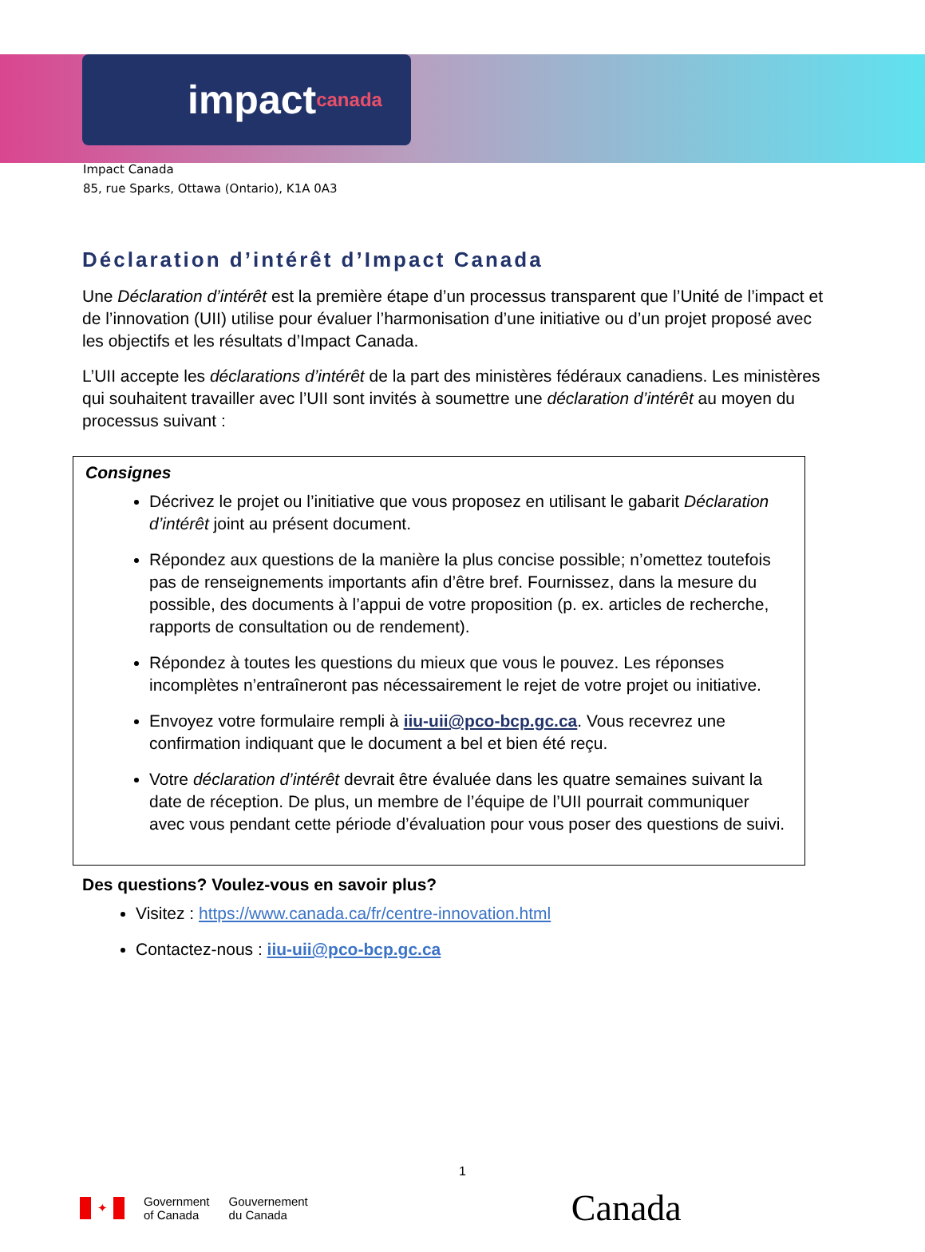impact canada
Impact Canada
85, rue Sparks, Ottawa (Ontario), K1A 0A3
Déclaration d’intérêt d’Impact Canada
Une Déclaration d’intérêt est la première étape d’un processus transparent que l’Unité de l’impact et de l’innovation (UII) utilise pour évaluer l’harmonisation d’une initiative ou d’un projet proposé avec les objectifs et les résultats d’Impact Canada.
L’UII accepte les déclarations d’intérêt de la part des ministères fédéraux canadiens. Les ministères qui souhaitent travailler avec l’UII sont invités à soumettre une déclaration d’intérêt au moyen du processus suivant :
Consignes
Décrivez le projet ou l’initiative que vous proposez en utilisant le gabarit Déclaration d’intérêt joint au présent document.
Répondez aux questions de la manière la plus concise possible; n’omettez toutefois pas de renseignements importants afin d’être bref. Fournissez, dans la mesure du possible, des documents à l’appui de votre proposition (p. ex. articles de recherche, rapports de consultation ou de rendement).
Répondez à toutes les questions du mieux que vous le pouvez. Les réponses incomplètes n’entraîneront pas nécessairement le rejet de votre projet ou initiative.
Envoyez votre formulaire rempli à iiu-uii@pco-bcp.gc.ca. Vous recevrez une confirmation indiquant que le document a bel et bien été reçu.
Votre déclaration d’intérêt devrait être évaluée dans les quatre semaines suivant la date de réception. De plus, un membre de l’équipe de l’UII pourrait communiquer avec vous pendant cette période d’évaluation pour vous poser des questions de suivi.
Des questions? Voulez-vous en savoir plus?
Visitez : https://www.canada.ca/fr/centre-innovation.html
Contactez-nous : iiu-uii@pco-bcp.gc.ca
1
✦ Government
of Canada Gouvernement
du Canada Canada